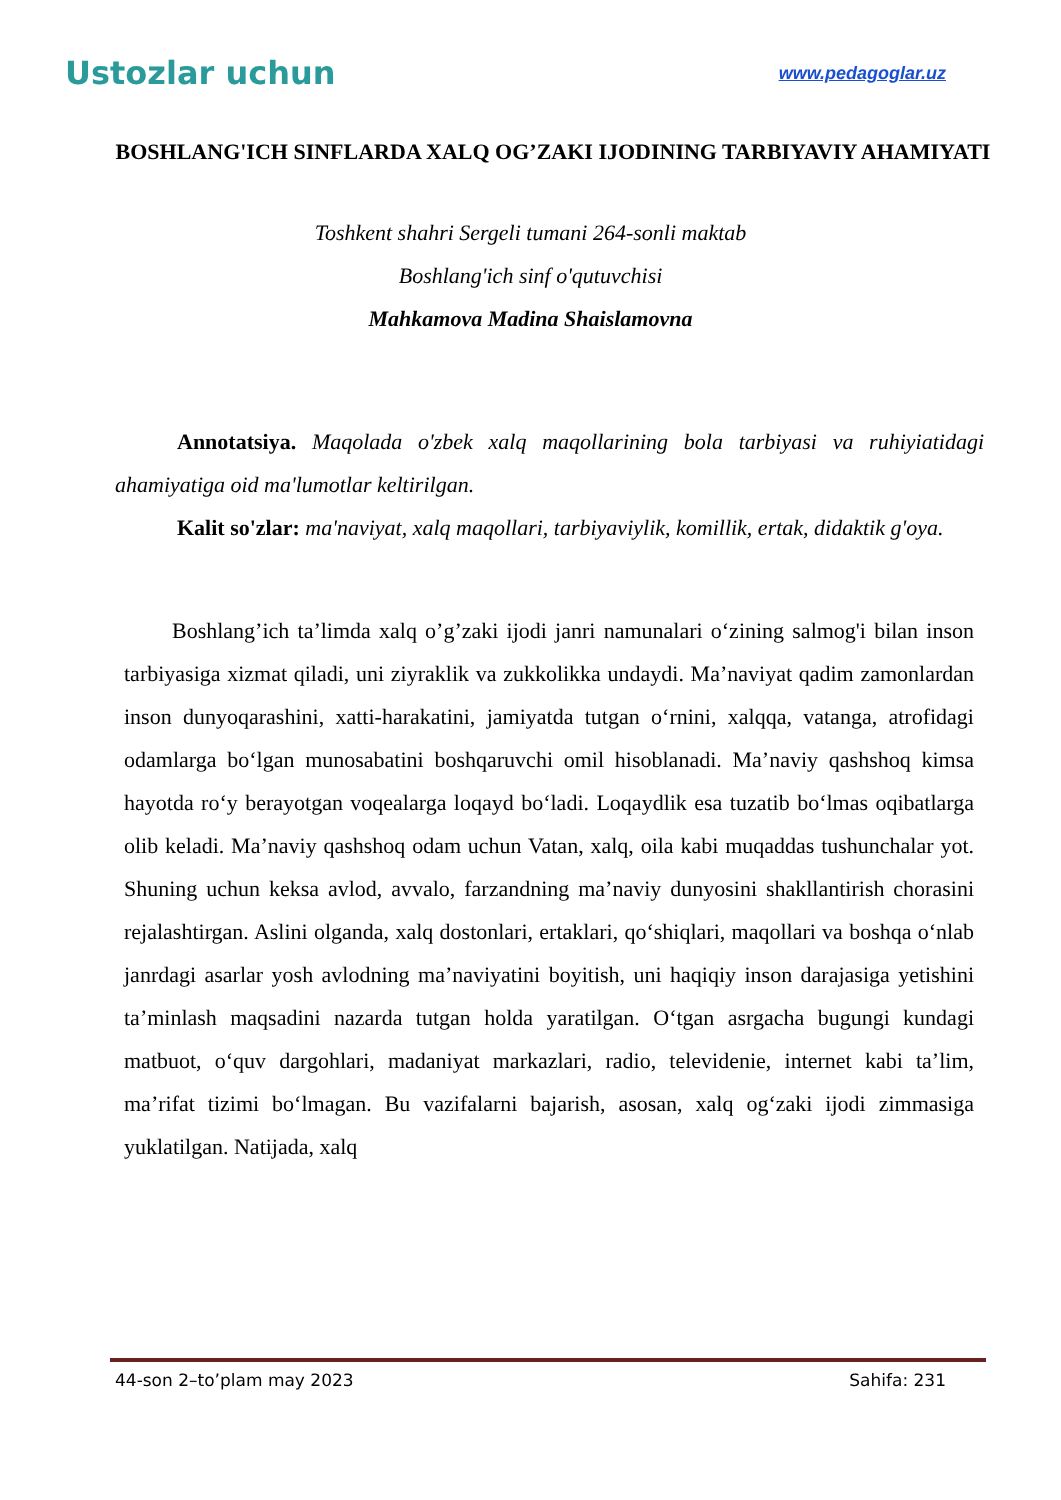Ustozlar uchun
www.pedagoglar.uz
BOSHLANG'ICH SINFLARDA XALQ OG’ZAKI IJODINING TARBIYAVIY AHAMIYATI
Toshkent shahri Sergeli tumani 264-sonli maktab
Boshlang'ich sinf o'qutuvchisi
Mahkamova Madina Shaislamovna
Annotatsiya. Maqolada o'zbek xalq maqollarining bola tarbiyasi va ruhiyiatidagi ahamiyatiga oid ma'lumotlar keltirilgan.
Kalit so'zlar: ma'naviyat, xalq maqollari, tarbiyaviylik, komillik, ertak, didaktik g'oya.
Boshlang’ich ta’limda xalq o’g’zaki ijodi janri namunalari o‘zining salmog'i bilan inson tarbiyasiga xizmat qiladi, uni ziyraklik va zukkolikka undaydi. Ma’naviyat qadim zamonlardan inson dunyoqarashini, xatti-harakatini, jamiyatda tutgan o‘rnini, xalqqa, vatanga, atrofidagi odamlarga bo‘lgan munosabatini boshqaruvchi omil hisoblanadi. Ma’naviy qashshoq kimsa hayotda ro‘y berayotgan voqealarga loqayd bo‘ladi. Loqaydlik esa tuzatib bo‘lmas oqibatlarga olib keladi. Ma’naviy qashshoq odam uchun Vatan, xalq, oila kabi muqaddas tushunchalar yot. Shuning uchun keksa avlod, avvalo, farzandning ma’naviy dunyosini shakllantirish chorasini rejalashtirgan. Aslini olganda, xalq dostonlari, ertaklari, qo‘shiqlari, maqollari va boshqa o‘nlab janrdagi asarlar yosh avlodning ma’naviyatini boyitish, uni haqiqiy inson darajasiga yetishini ta’minlash maqsadini nazarda tutgan holda yaratilgan. O‘tgan asrgacha bugungi kundagi matbuot, o‘quv dargohlari, madaniyat markazlari, radio, televidenie, internet kabi ta’lim, ma’rifat tizimi bo‘lmagan. Bu vazifalarni bajarish, asosan, xalq og‘zaki ijodi zimmasiga yuklatilgan. Natijada, xalq
44-son 2–to’plam may 2023 Sahifa: 231